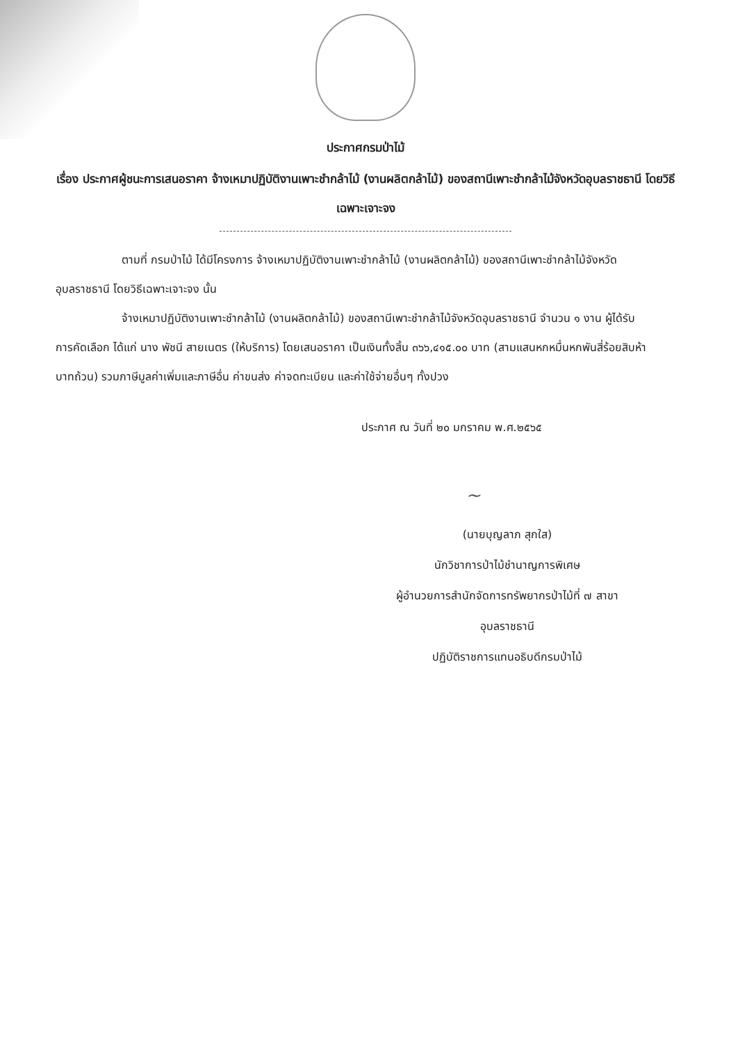ประกาศกรมป่าไม้
เรื่อง ประกาศผู้ชนะการเสนอราคา จ้างเหมาปฏิบัติงานเพาะชำกล้าไม้ (งานผลิตกล้าไม้) ของสถานีเพาะชำกล้าไม้จังหวัดอุบลราชธานี โดยวิธีเฉพาะเจาะจง
ตามที่ กรมป่าไม้ ได้มีโครงการ จ้างเหมาปฏิบัติงานเพาะชำกล้าไม้ (งานผลิตกล้าไม้) ของสถานีเพาะชำกล้าไม้จังหวัดอุบลราชธานี โดยวิธีเฉพาะเจาะจง นั้น
จ้างเหมาปฏิบัติงานเพาะชำกล้าไม้ (งานผลิตกล้าไม้) ของสถานีเพาะชำกล้าไม้จังหวัดอุบลราชธานี จำนวน ๑ งาน ผู้ได้รับการคัดเลือก ได้แก่ นาง พัชนี สายเนตร (ให้บริการ) โดยเสนอราคา เป็นเงินทั้งสิ้น ๓๖๖,๔๑๕.๐๐ บาท (สามแสนหกหมื่นหกพันสี่ร้อยสิบห้าบาทถ้วน) รวมภาษีมูลค่าเพิ่มและภาษีอื่น ค่าขนส่ง ค่าจดทะเบียน และค่าใช้จ่ายอื่นๆ ทั้งปวง
ประกาศ ณ วันที่ ๒๐ มกราคม พ.ศ.๒๕๖๕
~
(นายบุญลาภ สุกใส)
นักวิชาการป่าไม้ชำนาญการพิเศษ
ผู้อำนวยการสำนักจัดการทรัพยากรป่าไม้ที่ ๗ สาขา
อุบลราชธานี
ปฏิบัติราชการแทนอธิบดีกรมป่าไม้